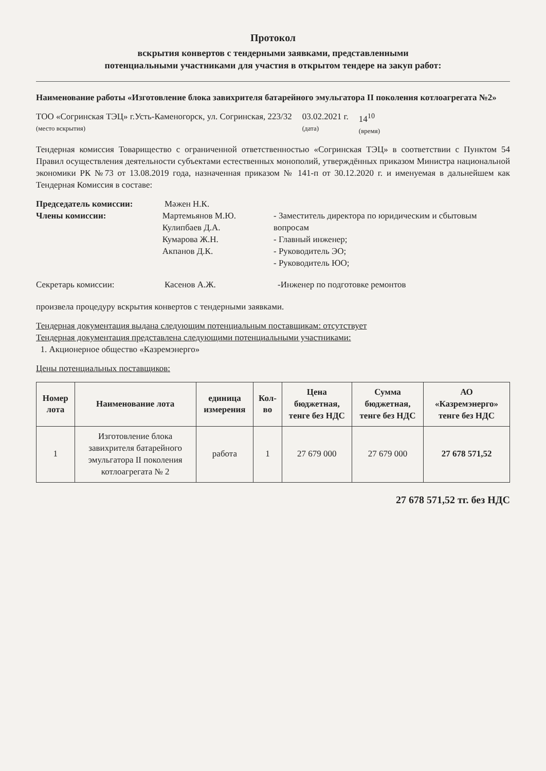Протокол
вскрытия конвертов с тендерными заявками, представленными
потенциальными участниками для участия в открытом тендере на закуп работ:
Наименование работы «Изготовление блока завихрителя батарейного эмульгатора II поколения котлоагрегата №2»
ТОО «Согринская ТЭЦ» г.Усть-Каменогорск, ул. Согринская, 223/32
(место вскрытия)
03.02.2021 г.
(дата)
14<sup>10</sup>
(время)
Тендерная комиссия Товарищество с ограниченной ответственностью «Согринская ТЭЦ» в соответствии с Пунктом 54 Правил осуществления деятельности субъектами естественных монополий, утверждённых приказом Министра национальной экономики РК №73 от 13.08.2019 года, назначенная приказом № 141-п от 30.12.2020 г. и именуемая в дальнейшем как Тендерная Комиссия в составе:
Председатель комиссии: Мәжен Н.К.
Члены комиссии: Мартемьянов М.Ю.
Кулипбаев Д.А.
Кумарова Ж.Н.
Акпанов Д.К.
- Заместитель директора по юридическим и сбытовым вопросам
- Главный инженер;
- Руководитель ЭО;
- Руководитель ЮО;
Секретарь комиссии: Касенов А.Ж. -Инженер по подготовке ремонтов
произвела процедуру вскрытия конвертов с тендерными заявками.
Тендерная документация выдана следующим потенциальным поставщикам: отсутствует
Тендерная документация представлена следующими потенциальными участниками:
1. Акционерное общество «Казремэнерго»
Цены потенциальных поставщиков:
| Номер лота | Наименование лота | единица измерения | Кол-во | Цена бюджетная, тенге без НДС | Сумма бюджетная, тенге без НДС | АО «Казремэнерго» тенге без НДС |
| --- | --- | --- | --- | --- | --- | --- |
| 1 | Изготовление блока завихрителя батарейного эмульгатора II поколения котлоагрегата № 2 | работа | 1 | 27 679 000 | 27 679 000 | 27 678 571,52 |
27 678 571,52 тг. без НДС